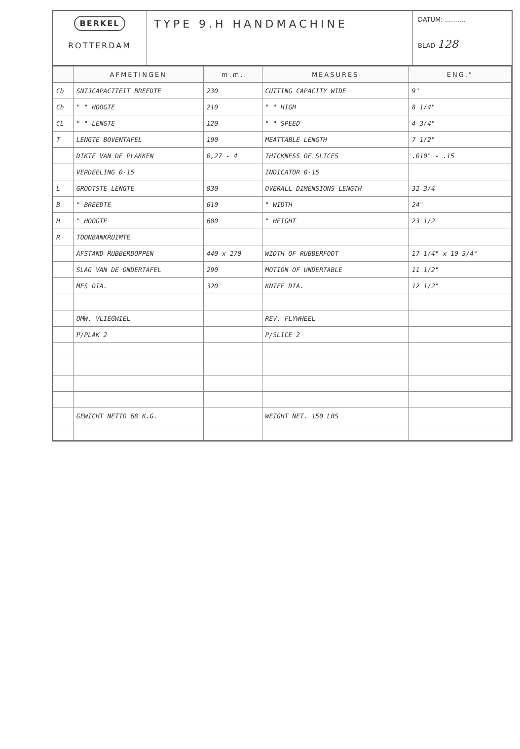BERKEL
ROTTERDAM
TYPE 9.H HANDMACHINE
DATUM: ..........
BLAD 128
| | AFMETINGEN | m.m. | MEASURES | ENG." |
| --- | --- | --- | --- | --- |
| Cb | SNIJCAPACITEIT BREEDTE | 230 | CUTTING CAPACITY WIDE | 9" |
| Ch | " " HOOGTE | 210 | " " HIGH | 8 1/4" |
| CL | " " LENGTE | 120 | " " SPEED | 4 3/4" |
| T | LENGTE BOVENTAFEL | 190 | MEATTABLE LENGTH | 7 1/2" |
| | DIKTE VAN DE PLAKKEN | 0,27 - 4 | THICKNESS OF SLICES | .010" - .15 |
| | VERDEELING 0-15 | | INDICATOR 0-15 | |
| L | GROOTSTE LENGTE | 830 | OVERALL DIMENSIONS LENGTH | 32 3/4 |
| B | " BREEDTE | 610 | " WIDTH | 24" |
| H | " HOOGTE | 600 | " HEIGHT | 23 1/2 |
| R | TOONBANKRUIMTE | | | |
| | AFSTAND RUBBERDOPPEN | 440 x 270 | WIDTH OF RUBBERFOOT | 17 1/4" x 10 3/4" |
| | SLAG VAN DE ONDERTAFEL | 290 | MOTION OF UNDERTABLE | 11 1/2" |
| | MES DIA. | 320 | KNIFE DIA. | 12 1/2" |
| | OMW. VLIEGWIEL | | REV. FLYWHEEL | |
| | P/PLAK 2 | | P/SLICE 2 | |
| | GEWICHT NETTO 68 K.G. | | WEIGHT NET. 150 LBS | |